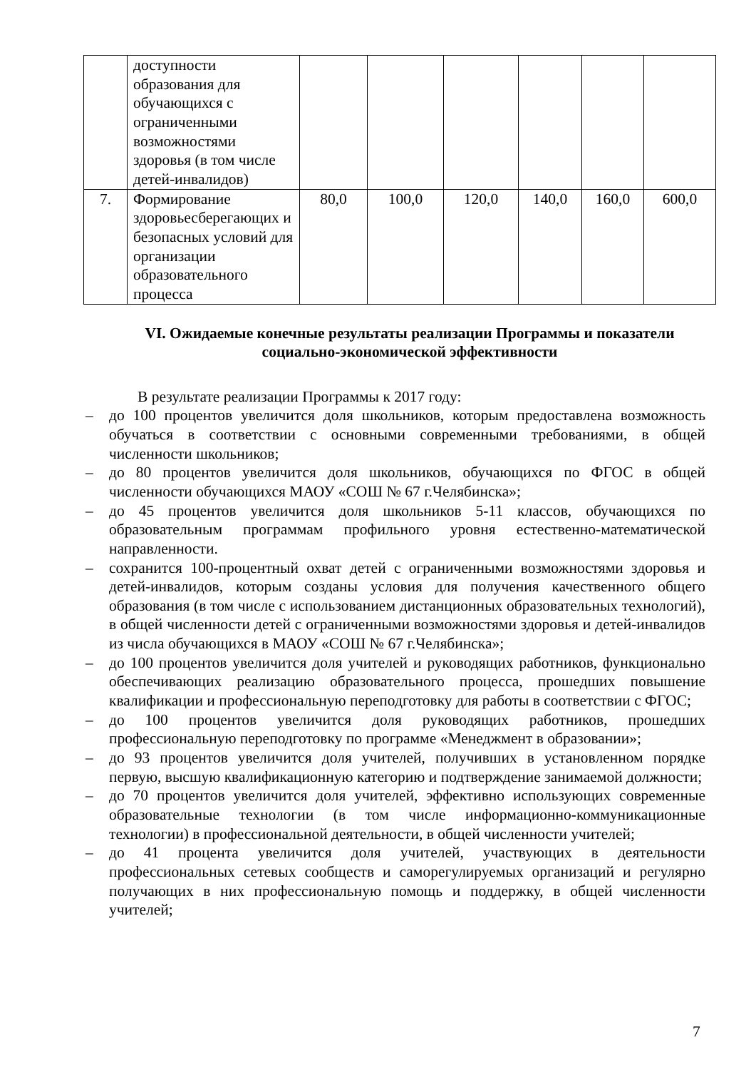| | доступности образования для обучающихся с ограниченными возможностями здоровья (в том числе детей-инвалидов) | | | | | | |
| 7. | Формирование здоровьесберегающих и безопасных условий для организации образовательного процесса | 80,0 | 100,0 | 120,0 | 140,0 | 160,0 | 600,0 |
VI. Ожидаемые конечные результаты реализации Программы и показатели социально-экономической эффективности
В результате реализации Программы к 2017 году:
– до 100 процентов увеличится доля школьников, которым предоставлена возможность обучаться в соответствии с основными современными требованиями, в общей численности школьников;
– до 80 процентов увеличится доля школьников, обучающихся по ФГОС в общей численности обучающихся МАОУ «СОШ № 67 г.Челябинска»;
– до 45 процентов увеличится доля школьников 5-11 классов, обучающихся по образовательным программам профильного уровня естественно-математической направленности.
– сохранится 100-процентный охват детей с ограниченными возможностями здоровья и детей-инвалидов, которым созданы условия для получения качественного общего образования (в том числе с использованием дистанционных образовательных технологий), в общей численности детей с ограниченными возможностями здоровья и детей-инвалидов из числа обучающихся в МАОУ «СОШ № 67 г.Челябинска»;
– до 100 процентов увеличится доля учителей и руководящих работников, функционально обеспечивающих реализацию образовательного процесса, прошедших повышение квалификации и профессиональную переподготовку для работы в соответствии с ФГОС;
– до 100 процентов увеличится доля руководящих работников, прошедших профессиональную переподготовку по программе «Менеджмент в образовании»;
– до 93 процентов увеличится доля учителей, получивших в установленном порядке первую, высшую квалификационную категорию и подтверждение занимаемой должности;
– до 70 процентов увеличится доля учителей, эффективно использующих современные образовательные технологии (в том числе информационно-коммуникационные технологии) в профессиональной деятельности, в общей численности учителей;
– до 41 процента увеличится доля учителей, участвующих в деятельности профессиональных сетевых сообществ и саморегулируемых организаций и регулярно получающих в них профессиональную помощь и поддержку, в общей численности учителей;
7